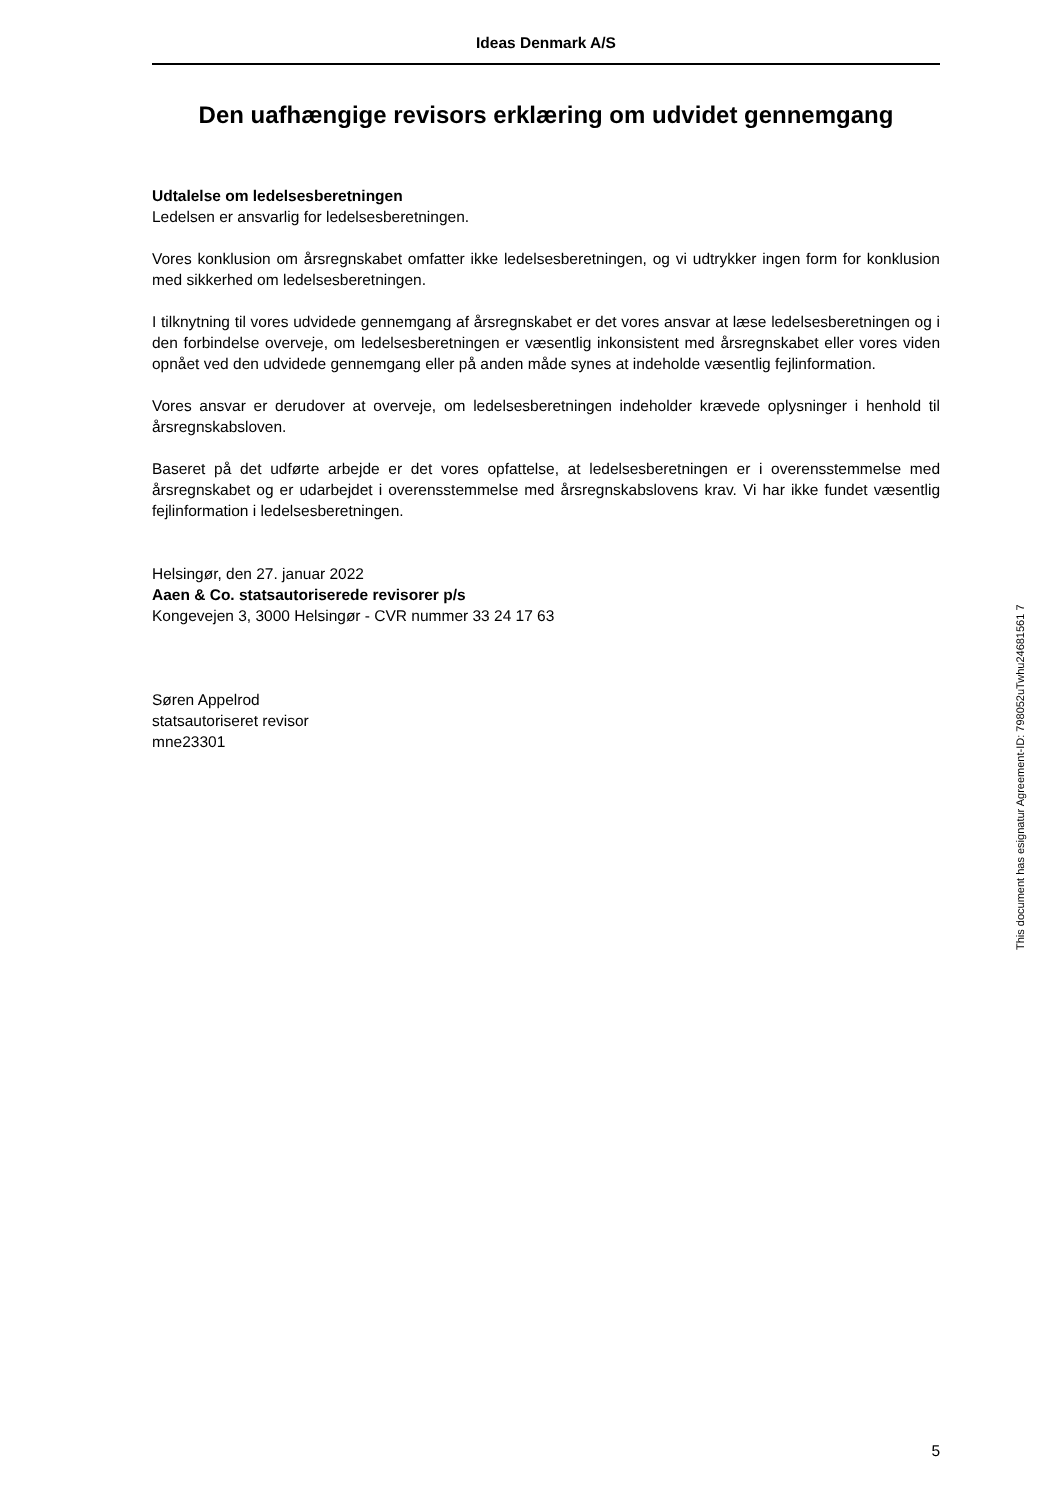Ideas Denmark A/S
Den uafhængige revisors erklæring om udvidet gennemgang
Udtalelse om ledelsesberetningen
Ledelsen er ansvarlig for ledelsesberetningen.
Vores konklusion om årsregnskabet omfatter ikke ledelsesberetningen, og vi udtrykker ingen form for konklusion med sikkerhed om ledelsesberetningen.
I tilknytning til vores udvidede gennemgang af årsregnskabet er det vores ansvar at læse ledelsesberetningen og i den forbindelse overveje, om ledelsesberetningen er væsentlig inkonsistent med årsregnskabet eller vores viden opnået ved den udvidede gennemgang eller på anden måde synes at indeholde væsentlig fejlinformation.
Vores ansvar er derudover at overveje, om ledelsesberetningen indeholder krævede oplysninger i henhold til årsregnskabsloven.
Baseret på det udførte arbejde er det vores opfattelse, at ledelsesberetningen er i overensstemmelse med årsregnskabet og er udarbejdet i overensstemmelse med årsregnskabslovens krav. Vi har ikke fundet væsentlig fejlinformation i ledelsesberetningen.
Helsingør, den 27. januar 2022
Aaen & Co. statsautoriserede revisorer p/s
Kongevejen 3, 3000 Helsingør - CVR nummer 33 24 17 63
Søren Appelrod
statsautoriseret revisor
mne23301
This document has esignatur Agreement-ID: 798052uTwhu24681561 7
5